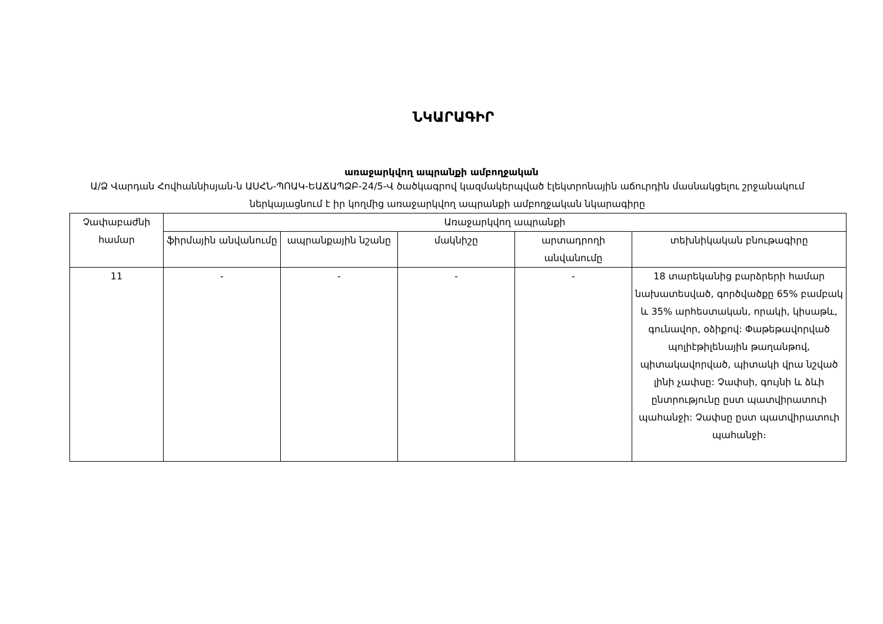ՆԿԱՐԱԳԻՐ
առաջարկվող ապրանքի ամբողջական
Ա/Ձ Վարդան Հովհաննիսյան-ն ԱՍՀՆ-ՊՈԱԿ-ԵԱՃԱՊՁԲ-24/5-Վ ծածկագրով կազմակերպված էլեկտրոնային աճուրդին մասնակցելու շրջանակում ներկայացնում է իր կողմից առաջարկվող ապրանքի ամբողջական նկարագիրը
| Չափաբաժնի համար | Առաջարկվող ապրանքի | | | | |
| --- | --- | --- | --- | --- | --- |
| | ֆիրմային անվանումը | ապրանքային նշանը | մակնիշը | արտադրողի անվանումը | տեխնիկական բնութագիրը |
| 11 | - | - | - | - | 18 տարեկանից բարձրերի համար նախատեսված, գործվածքը 65% բամբակ և 35% արհեստական, որակի, կիսաթև, գունավոր, օձիքով: Փաթեթավորված պոլիէթիլենային թաղանթով, պիտակավորված, պիտակի վրա նշված լինի չափսը: Չափսի, գույնի և ձևի ընտրությունը ըստ պատվիրատուի պահանջի: Չափսը ըստ պատվիրատուի պահանջի։ |